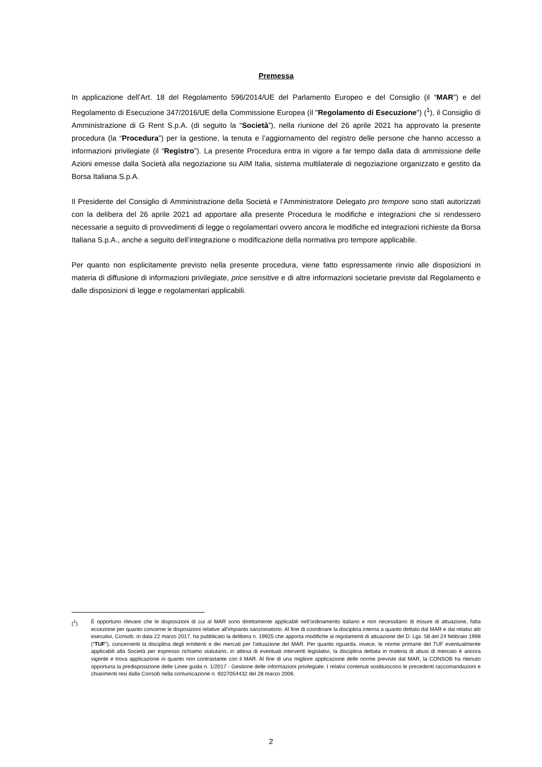Premessa
In applicazione dell’Art. 18 del Regolamento 596/2014/UE del Parlamento Europeo e del Consiglio (il “MAR”) e del Regolamento di Esecuzione 347/2016/UE della Commissione Europea (il "Regolamento di Esecuzione") (<sup>1</sup>), il Consiglio di Amministrazione di G Rent S.p.A. (di seguito la “Società”), nella riunione del 26 aprile 2021 ha approvato la presente procedura (la “Procedura”) per la gestione, la tenuta e l’aggiornamento del registro delle persone che hanno accesso a informazioni privilegiate (il “Registro”). La presente Procedura entra in vigore a far tempo dalla data di ammissione delle Azioni emesse dalla Società alla negoziazione su AIM Italia, sistema multilaterale di negoziazione organizzato e gestito da Borsa Italiana S.p.A.
Il Presidente del Consiglio di Amministrazione della Società e l’Amministratore Delegato pro tempore sono stati autorizzati con la delibera del 26 aprile 2021 ad apportare alla presente Procedura le modifiche e integrazioni che si rendessero necessarie a seguito di provvedimenti di legge o regolamentari ovvero ancora le modifiche ed integrazioni richieste da Borsa Italiana S.p.A., anche a seguito dell’integrazione o modificazione della normativa pro tempore applicabile.
Per quanto non esplicitamente previsto nella presente procedura, viene fatto espressamente rinvio alle disposizioni in materia di diffusione di informazioni privilegiate, price sensitive e di altre informazioni societarie previste dal Regolamento e dalle disposizioni di legge e regolamentari applicabili.
(<sup>1</sup>) È opportuno rilevare che le disposizioni di cui al MAR sono direttamente applicabili nell’ordinamento italiano e non necessitano di misure di attuazione, fatta eccezione per quanto concerne le disposizioni relative all’impianto sanzionatorio. Al fine di coordinare la disciplina interna a quanto dettato dal MAR e dai relativi atti esecutivi, Consob, in data 22 marzo 2017, ha pubblicato la delibera n. 19925 che apporta modifiche ai regolamenti di attuazione del D. Lgs. 58 del 24 febbraio 1998 (“TUF”), concernenti la disciplina degli emittenti e dei mercati per l’attuazione del MAR. Per quanto riguarda, invece, le norme primarie del TUF eventualmente applicabili alla Società per espresso richiamo statutario, in attesa di eventuali interventi legislativi, la disciplina dettata in materia di abusi di mercato è ancora vigente e trova applicazione in quanto non contrastante con il MAR. Al fine di una migliore applicazione delle norme previste dal MAR, la CONSOB ha ritenuto opportuna la predisposizione delle Linee guida n. 1/2017 - Gestione delle informazioni privilegiate. I relativi contenuti sostituiscono le precedenti raccomandazioni e chiarimenti resi dalla Consob nella comunicazione n. 6027054432 del 28 marzo 2006.
2